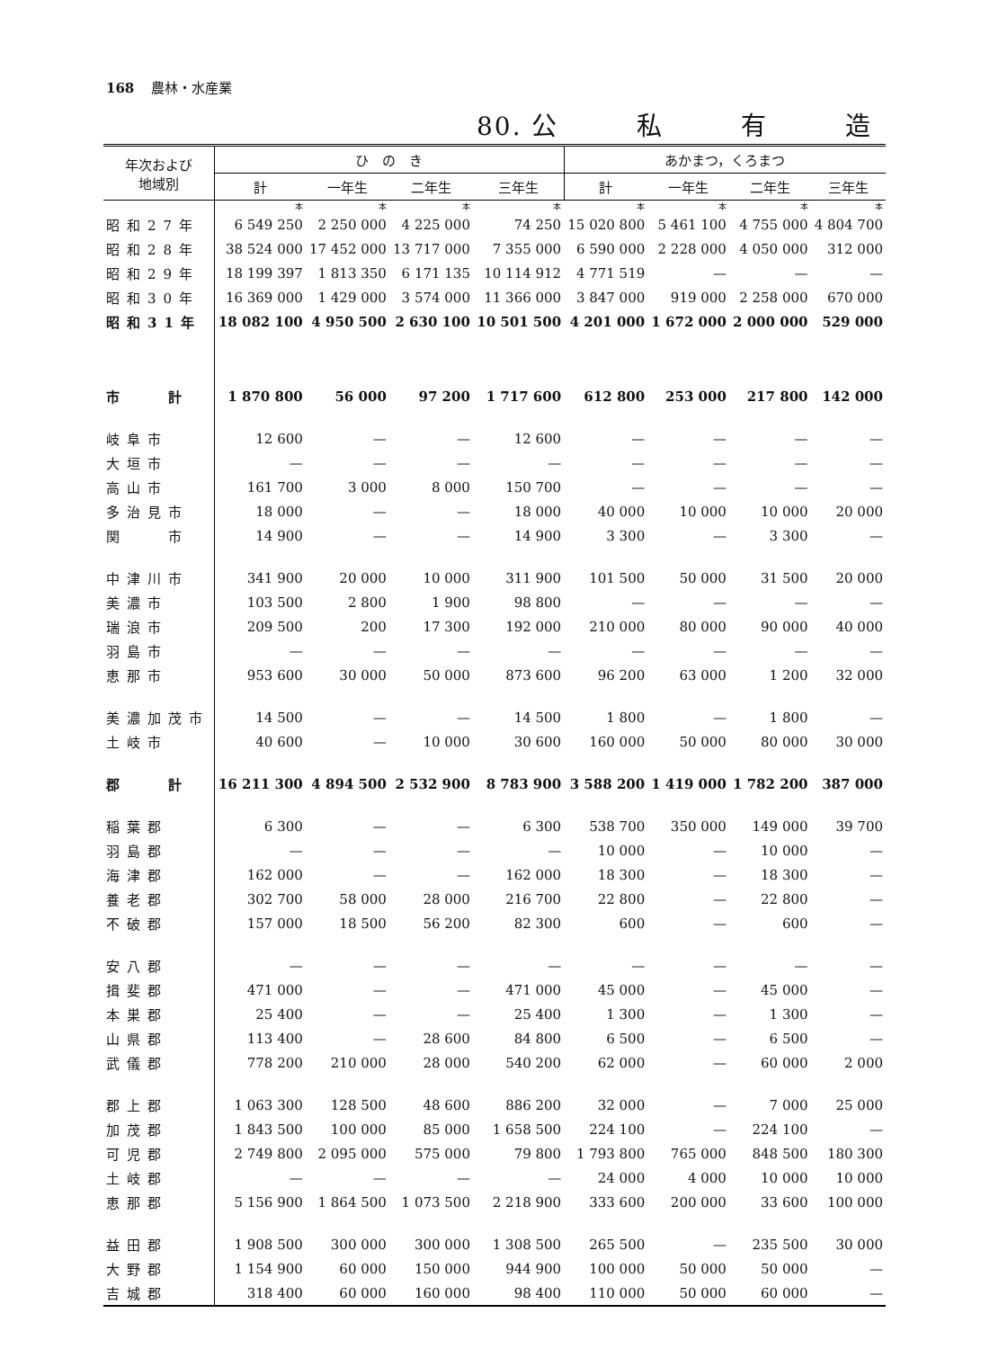168 農林・水産業
80. 公 私 有 造
| 年次および 地域別 | ひ の き | | | | あかまつ，くろまつ | | | |
| --- | --- | --- | --- | --- | --- | --- | --- | --- |
| | 計 | 一年生 | 二年生 | 三年生 | 計 | 一年生 | 二年生 | 三年生 |
| | 本 | 本 | 本 | 本 | 本 | 本 | 本 | 本 |
| 昭和27年 | 6 549 250 | 2 250 000 | 4 225 000 | 74 250 | 15 020 800 | 5 461 100 | 4 755 000 | 4 804 700 |
| 昭和28年 | 38 524 000 | 17 452 000 | 13 717 000 | 7 355 000 | 6 590 000 | 2 228 000 | 4 050 000 | 312 000 |
| 昭和29年 | 18 199 397 | 1 813 350 | 6 171 135 | 10 114 912 | 4 771 519 | — | — | — |
| 昭和30年 | 16 369 000 | 1 429 000 | 3 574 000 | 11 366 000 | 3 847 000 | 919 000 | 2 258 000 | 670 000 |
| 昭和31年 | 18 082 100 | 4 950 500 | 2 630 100 | 10 501 500 | 4 201 000 | 1 672 000 | 2 000 000 | 529 000 |
| 市 計 | 1 870 800 | 56 000 | 97 200 | 1 717 600 | 612 800 | 253 000 | 217 800 | 142 000 |
| 岐阜市 | 12 600 | — | — | 12 600 | — | — | — | — |
| 大垣市 | — | — | — | — | — | — | — | — |
| 高山市 | 161 700 | 3 000 | 8 000 | 150 700 | — | — | — | — |
| 多治見市 | 18 000 | — | — | 18 000 | 40 000 | 10 000 | 10 000 | 20 000 |
| 関 市 | 14 900 | — | — | 14 900 | 3 300 | — | 3 300 | — |
| 中津川市 | 341 900 | 20 000 | 10 000 | 311 900 | 101 500 | 50 000 | 31 500 | 20 000 |
| 美濃市 | 103 500 | 2 800 | 1 900 | 98 800 | — | — | — | — |
| 瑞浪市 | 209 500 | 200 | 17 300 | 192 000 | 210 000 | 80 000 | 90 000 | 40 000 |
| 羽島市 | — | — | — | — | — | — | — | — |
| 恵那市 | 953 600 | 30 000 | 50 000 | 873 600 | 96 200 | 63 000 | 1 200 | 32 000 |
| 美濃加茂市 | 14 500 | — | — | 14 500 | 1 800 | — | 1 800 | — |
| 土岐市 | 40 600 | — | 10 000 | 30 600 | 160 000 | 50 000 | 80 000 | 30 000 |
| 郡 計 | 16 211 300 | 4 894 500 | 2 532 900 | 8 783 900 | 3 588 200 | 1 419 000 | 1 782 200 | 387 000 |
| 稲葉郡 | 6 300 | — | — | 6 300 | 538 700 | 350 000 | 149 000 | 39 700 |
| 羽島郡 | — | — | — | — | 10 000 | — | 10 000 | — |
| 海津郡 | 162 000 | — | — | 162 000 | 18 300 | — | 18 300 | — |
| 養老郡 | 302 700 | 58 000 | 28 000 | 216 700 | 22 800 | — | 22 800 | — |
| 不破郡 | 157 000 | 18 500 | 56 200 | 82 300 | 600 | — | 600 | — |
| 安八郡 | — | — | — | — | — | — | — | — |
| 揖斐郡 | 471 000 | — | — | 471 000 | 45 000 | — | 45 000 | — |
| 本巣郡 | 25 400 | — | — | 25 400 | 1 300 | — | 1 300 | — |
| 山県郡 | 113 400 | — | 28 600 | 84 800 | 6 500 | — | 6 500 | — |
| 武儀郡 | 778 200 | 210 000 | 28 000 | 540 200 | 62 000 | — | 60 000 | 2 000 |
| 郡上郡 | 1 063 300 | 128 500 | 48 600 | 886 200 | 32 000 | — | 7 000 | 25 000 |
| 加茂郡 | 1 843 500 | 100 000 | 85 000 | 1 658 500 | 224 100 | — | 224 100 | — |
| 可児郡 | 2 749 800 | 2 095 000 | 575 000 | 79 800 | 1 793 800 | 765 000 | 848 500 | 180 300 |
| 土岐郡 | — | — | — | — | 24 000 | 4 000 | 10 000 | 10 000 |
| 恵那郡 | 5 156 900 | 1 864 500 | 1 073 500 | 2 218 900 | 333 600 | 200 000 | 33 600 | 100 000 |
| 益田郡 | 1 908 500 | 300 000 | 300 000 | 1 308 500 | 265 500 | — | 235 500 | 30 000 |
| 大野郡 | 1 154 900 | 60 000 | 150 000 | 944 900 | 100 000 | 50 000 | 50 000 | — |
| 吉城郡 | 318 400 | 60 000 | 160 000 | 98 400 | 110 000 | 50 000 | 60 000 | — |